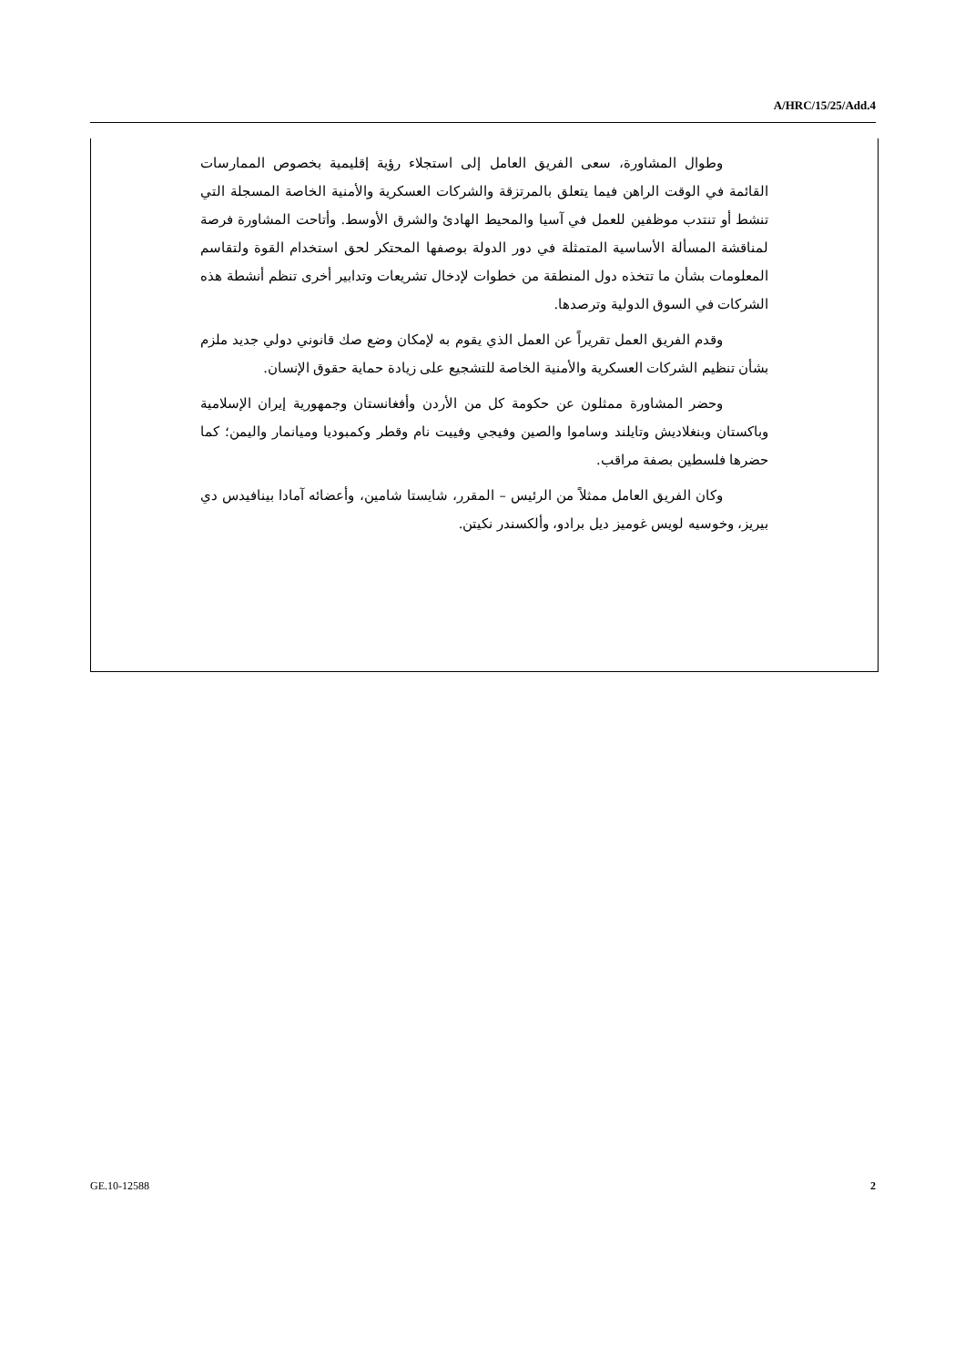A/HRC/15/25/Add.4
وطوال المشاورة، سعى الفريق العامل إلى استجلاء رؤية إقليمية بخصوص الممارسات القائمة في الوقت الراهن فيما يتعلق بالمرتزقة والشركات العسكرية والأمنية الخاصة المسجلة التي تنشط أو تنتدب موظفين للعمل في آسيا والمحيط الهادئ والشرق الأوسط. وأتاحت المشاورة فرصة لمناقشة المسألة الأساسية المتمثلة في دور الدولة بوصفها المحتكر لحق استخدام القوة ولتقاسم المعلومات بشأن ما تتخذه دول المنطقة من خطوات لإدخال تشريعات وتدابير أخرى تنظم أنشطة هذه الشركات في السوق الدولية وترصدها.
وقدم الفريق العمل تقريراً عن العمل الذي يقوم به لإمكان وضع صك قانوني دولي جديد ملزم بشأن تنظيم الشركات العسكرية والأمنية الخاصة للتشجيع على زيادة حماية حقوق الإنسان.
وحضر المشاورة ممثلون عن حكومة كل من الأردن وأفغانستان وجمهورية إيران الإسلامية وباكستان وبنغلاديش وتايلند وساموا والصين وفيجي وفييت نام وقطر وكمبوديا وميانمار واليمن؛ كما حضرها فلسطين بصفة مراقب.
وكان الفريق العامل ممثلاً من الرئيس – المقرر، شايستا شامين، وأعضائه آمادا بينافيدس دي بيريز، وخوسيه لويس غوميز ديل برادو، وألكسندر نكيتن.
GE.10-12588 2